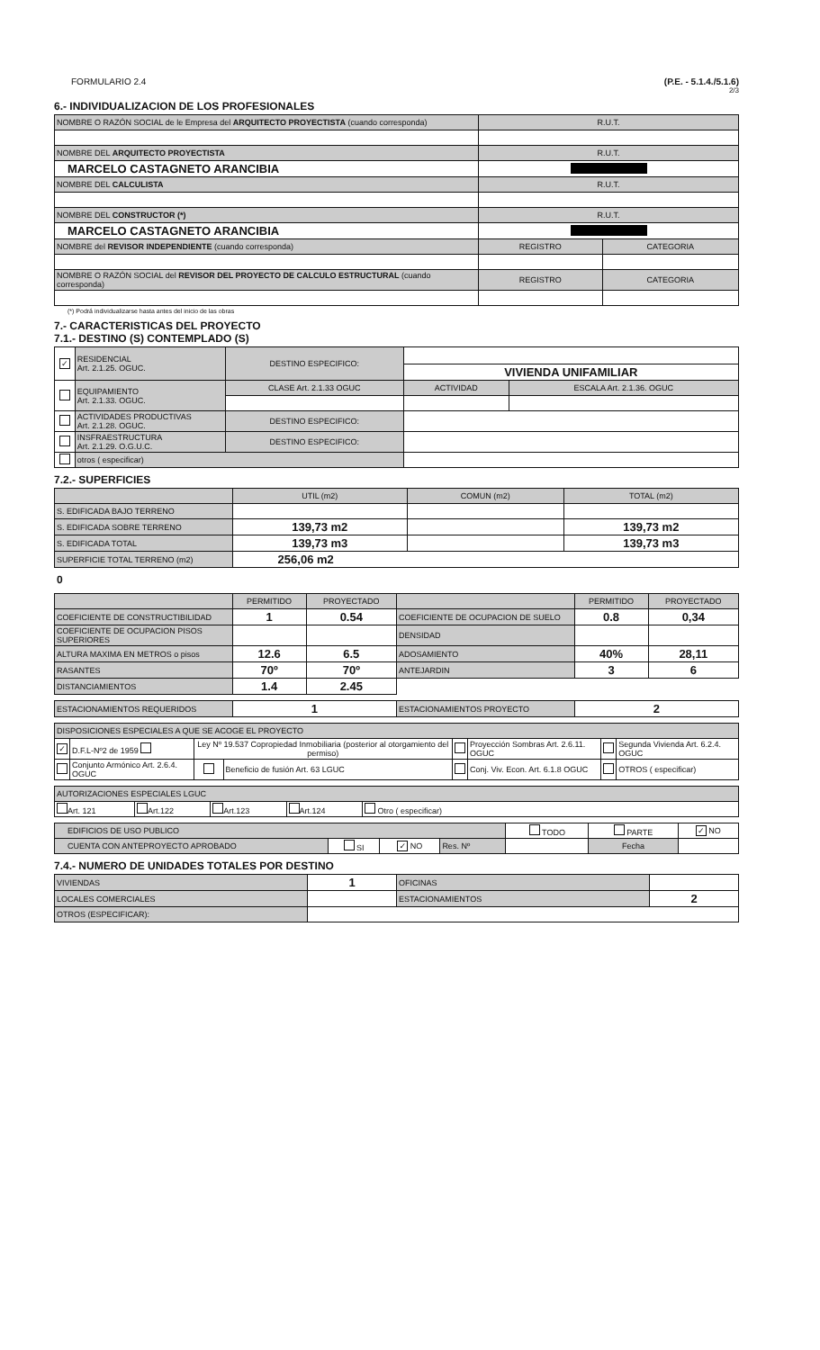FORMULARIO 2.4 (P.E. - 5.1.4./5.1.6)
2/3
6.- INDIVIDUALIZACION DE LOS PROFESIONALES
| NOMBRE O RAZÓN SOCIAL de le Empresa del ARQUITECTO PROYECTISTA (cuando corresponda) | R.U.T. | |
| NOMBRE DEL ARQUITECTO PROYECTISTA | R.U.T. | |
| MARCELO CASTAGNETO ARANCIBIA | | |
| NOMBRE DEL CALCULISTA | R.U.T. | |
| NOMBRE DEL CONSTRUCTOR (*) | R.U.T. | |
| MARCELO CASTAGNETO ARANCIBIA | | |
| NOMBRE del REVISOR INDEPENDIENTE (cuando corresponda) | REGISTRO | CATEGORIA |
| NOMBRE O RAZÓN SOCIAL del REVISOR DEL PROYECTO DE CALCULO ESTRUCTURAL (cuando corresponda) | REGISTRO | CATEGORIA |
(*) Podrá individualizarse hasta antes del inicio de las obras
7.- CARACTERISTICAS DEL PROYECTO
7.1.- DESTINO (S) CONTEMPLADO (S)
| ✓ | RESIDENCIAL Art. 2.1.25. OGUC. | DESTINO ESPECIFICO: | | |
| | | | VIVIENDA UNIFAMILIAR | |
| | EQUIPAMIENTO Art. 2.1.33. OGUC. | CLASE Art. 2.1.33 OGUC | ACTIVIDAD | ESCALA Art. 2.1.36. OGUC |
| | ACTIVIDADES PRODUCTIVAS Art. 2.1.28. OGUC. | DESTINO ESPECIFICO: | | |
| | INSFRAESTRUCTURA Art. 2.1.29. O.G.U.C. | DESTINO ESPECIFICO: | | |
| | otros ( especificar) | | | |
7.2.- SUPERFICIES
| | UTIL (m2) | COMUN (m2) | TOTAL (m2) |
| --- | --- | --- | --- |
| S. EDIFICADA BAJO TERRENO | | | |
| S. EDIFICADA SOBRE TERRENO | 139,73 m2 | | 139,73 m2 |
| S. EDIFICADA TOTAL | 139,73 m3 | | 139,73 m3 |
| SUPERFICIE TOTAL TERRENO (m2) | 256,06 m2 | | |
0
| | PERMITIDO | PROYECTADO | | PERMITIDO | PROYECTADO |
| --- | --- | --- | --- | --- | --- |
| COEFICIENTE DE CONSTRUCTIBILIDAD | 1 | 0.54 | COEFICIENTE DE OCUPACION DE SUELO | 0.8 | 0,34 |
| COEFICIENTE DE OCUPACION PISOS SUPERIORES | | | DENSIDAD | | |
| ALTURA MAXIMA EN METROS o pisos | 12.6 | 6.5 | ADOSAMIENTO | 40% | 28,11 |
| RASANTES | 70º | 70º | ANTEJARDIN | 3 | 6 |
| DISTANCIAMIENTOS | 1.4 | 2.45 | | | |
| ESTACIONAMIENTOS REQUERIDOS | 1 | ESTACIONAMIENTOS PROYECTO | 2 |
| DISPOSICIONES ESPECIALES A QUE SE ACOGE EL PROYECTO | | | | | | | |
| ✓ | D.F.L-Nº2 de 1959 | Ley Nº 19.537 Copropiedad Inmobiliaria (posterior al otorgamiento del permiso) | | | Proyección Sombras Art. 2.6.11. OGUC | | Segunda Vivienda Art. 6.2.4. OGUC |
| | Conjunto Armónico Art. 2.6.4. OGUC | | Beneficio de fusión Art. 63 LGUC | | Conj. Viv. Econ. Art. 6.1.8 OGUC | | OTROS ( especificar) |
| AUTORIZACIONES ESPECIALES LGUC | | | | |
| Art. 121 | Art.122 | Art.123 | Art.124 | Otro ( especificar) |
| EDIFICIOS DE USO PUBLICO | | | | TODO | PARTE | ✓ NO |
| CUENTA CON ANTEPROYECTO APROBADO | SI | ✓ NO | Res. Nº | | Fecha | |
7.4.- NUMERO DE UNIDADES TOTALES POR DESTINO
| VIVIENDAS | 1 | OFICINAS | |
| LOCALES COMERCIALES | | ESTACIONAMIENTOS | 2 |
| OTROS (ESPECIFICAR): | | | |